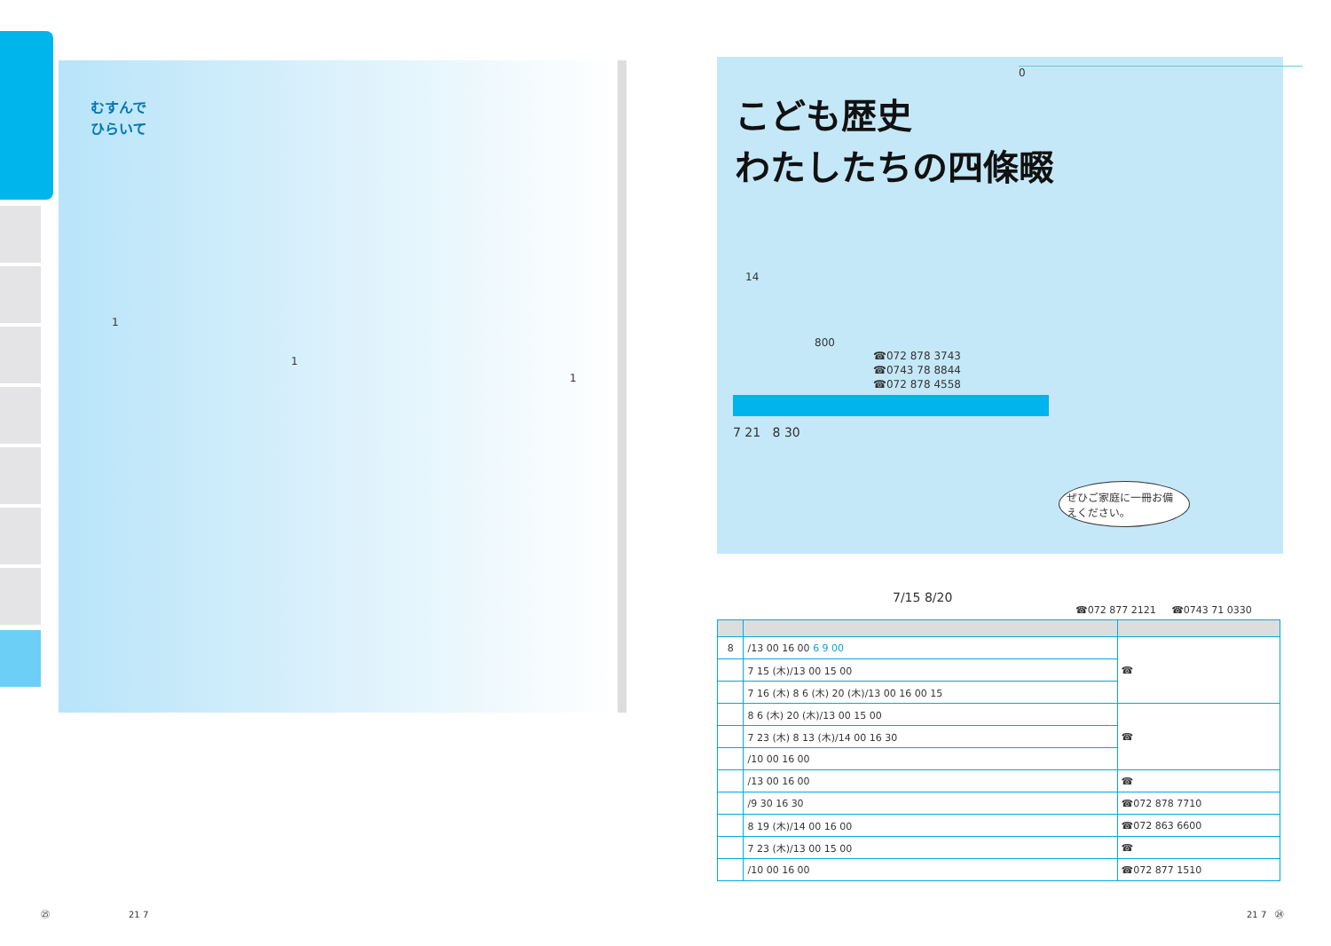むすんで
ひらいて
1
1
1
0
こども歴史
わたしたちの四條畷
14
800
☎072 878 3743
☎0743 78 8844
☎072 878 4558
7 21 8 30
ぜひご家庭に一冊お備えください。
7/15 8/20
☎072 877 2121 ☎0743 71 0330
| 8 | /13 00 16 00 6 9 00 | ☎ |
| | 7 15 (木)/13 00 15 00 | |
| | 7 16 (木) 8 6 (木) 20 (木)/13 00 16 00 15 | |
| | 8 6 (木) 20 (木)/13 00 15 00 | ☎ |
| | 7 23 (木) 8 13 (木)/14 00 16 30 | |
| | /10 00 16 00 | |
| | /13 00 16 00 | ☎ |
| | /9 30 16 30 | ☎072 878 7710 |
| | 8 19 (木)/14 00 16 00 | ☎072 863 6600 |
| | 7 23 (木)/13 00 15 00 | ☎ |
| | /10 00 16 00 | ☎072 877 1510 |
㉕ 21 7
21 7 ㉔